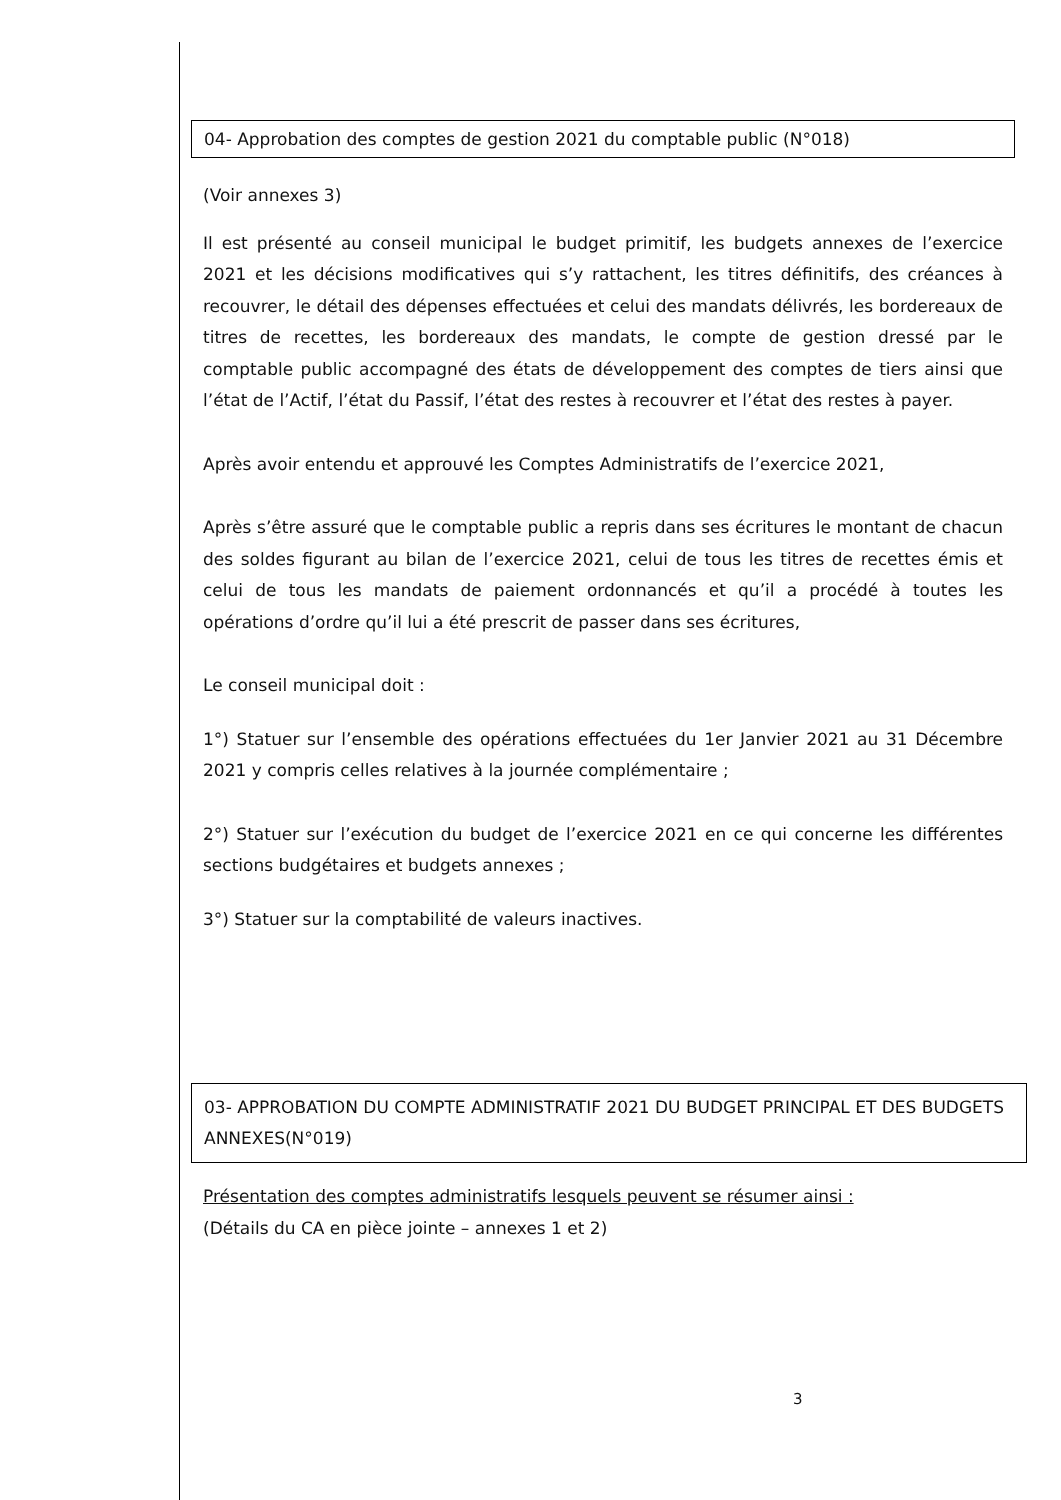04- Approbation des comptes de gestion 2021 du comptable public (N°018)
(Voir annexes 3)
Il est présenté au conseil municipal le budget primitif, les budgets annexes de l’exercice 2021 et les décisions modificatives qui s’y rattachent, les titres définitifs, des créances à recouvrer, le détail des dépenses effectuées et celui des mandats délivrés, les bordereaux de titres de recettes, les bordereaux des mandats, le compte de gestion dressé par le comptable public accompagné des états de développement des comptes de tiers ainsi que l’état de l’Actif, l’état du Passif, l’état des restes à recouvrer et l’état des restes à payer.
Après avoir entendu et approuvé les Comptes Administratifs de l’exercice 2021,
Après s’être assuré que le comptable public a repris dans ses écritures le montant de chacun des soldes figurant au bilan de l’exercice 2021, celui de tous les titres de recettes émis et celui de tous les mandats de paiement ordonnancés et qu’il a procédé à toutes les opérations d’ordre qu’il lui a été prescrit de passer dans ses écritures,
Le conseil municipal doit :
1°) Statuer sur l’ensemble des opérations effectuées du 1er Janvier 2021 au 31 Décembre 2021 y compris celles relatives à la journée complémentaire ;
2°) Statuer sur l’exécution du budget de l’exercice 2021 en ce qui concerne les différentes sections budgétaires et budgets annexes ;
3°) Statuer sur la comptabilité de valeurs inactives.
03- APPROBATION DU COMPTE ADMINISTRATIF 2021 DU BUDGET PRINCIPAL ET DES BUDGETS ANNEXES(N°019)
Présentation des comptes administratifs lesquels peuvent se résumer ainsi :
(Détails du CA en pièce jointe – annexes 1 et 2)
3